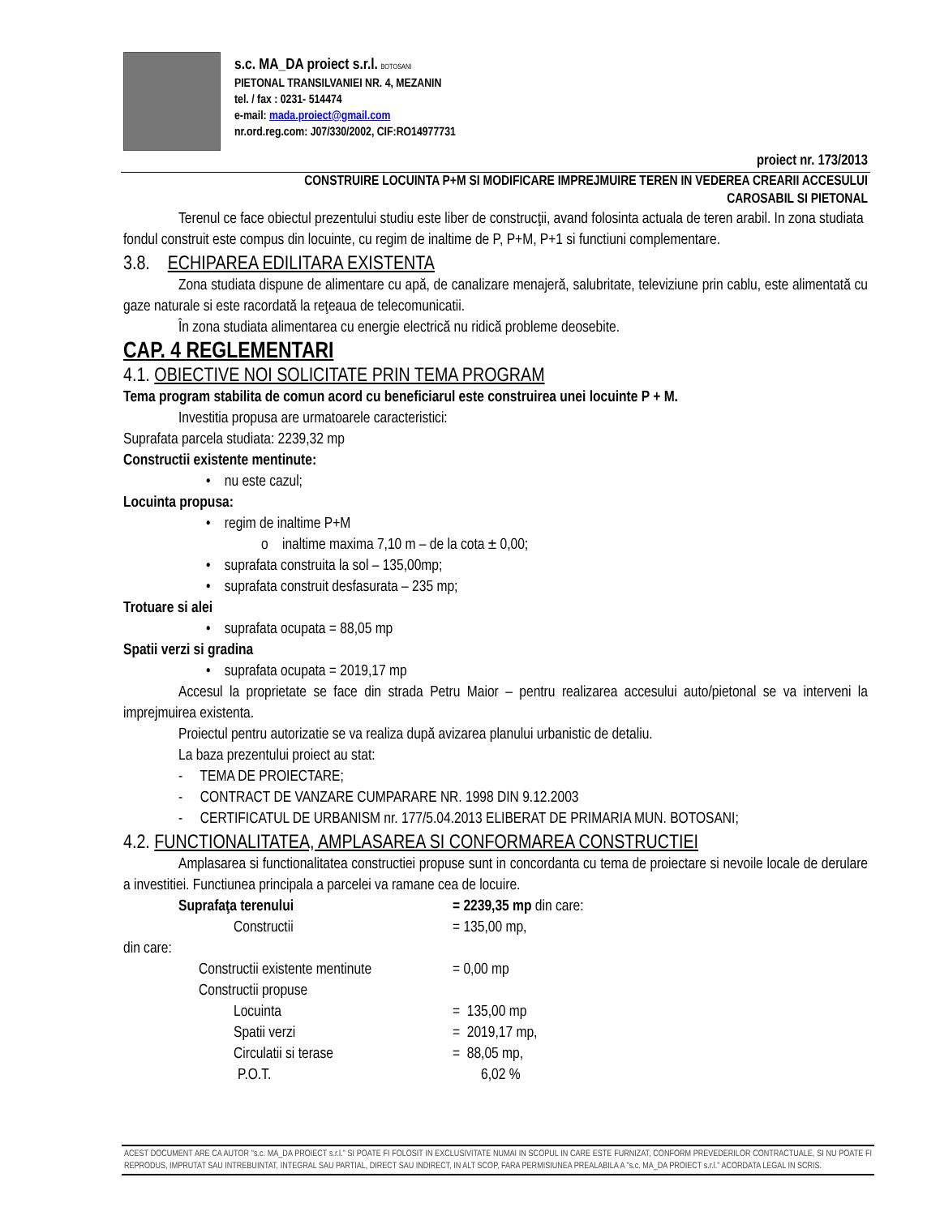s.c. MA_DA proiect s.r.l. BOTOSANI
PIETONAL TRANSILVANIEI NR. 4, MEZANIN
tel. / fax : 0231- 514474
e-mail: mada.proiect@gmail.com
nr.ord.reg.com: J07/330/2002, CIF:RO14977731
proiect nr. 173/2013
CONSTRUIRE LOCUINTA P+M SI MODIFICARE IMPREJMUIRE TEREN IN VEDEREA CREARII ACCESULUI
CAROSABIL SI PIETONAL
Terenul ce face obiectul prezentului studiu este liber de construcţii, avand folosinta actuala de teren arabil. In zona studiata fondul construit este compus din locuinte, cu regim de inaltime de P, P+M, P+1 si functiuni complementare.
3.8. ECHIPAREA EDILITARA EXISTENTA
Zona studiata dispune de alimentare cu apă, de canalizare menajeră, salubritate, televiziune prin cablu, este alimentată cu gaze naturale si este racordată la reţeaua de telecomunicatii.
În zona studiata alimentarea cu energie electrică nu ridică probleme deosebite.
CAP. 4 REGLEMENTARI
4.1. OBIECTIVE NOI SOLICITATE PRIN TEMA PROGRAM
Tema program stabilita de comun acord cu beneficiarul este construirea unei locuinte P + M.
Investitia propusa are urmatoarele caracteristici:
Suprafata parcela studiata: 2239,32 mp
Constructii existente mentinute:
• nu este cazul;
Locuinta propusa:
• regim de inaltime P+M
o inaltime maxima 7,10 m – de la cota ± 0,00;
• suprafata construita la sol – 135,00mp;
• suprafata construit desfasurata – 235 mp;
Trotuare si alei
• suprafata ocupata = 88,05 mp
Spatii verzi si gradina
• suprafata ocupata = 2019,17 mp
Accesul la proprietate se face din strada Petru Maior – pentru realizarea accesului auto/pietonal se va interveni la imprejmuirea existenta.
Proiectul pentru autorizatie se va realiza după avizarea planului urbanistic de detaliu.
La baza prezentului proiect au stat:
- TEMA DE PROIECTARE;
- CONTRACT DE VANZARE CUMPARARE NR. 1998 DIN 9.12.2003
- CERTIFICATUL DE URBANISM nr. 177/5.04.2013 ELIBERAT DE PRIMARIA MUN. BOTOSANI;
4.2. FUNCTIONALITATEA, AMPLASAREA SI CONFORMAREA CONSTRUCTIEI
Amplasarea si functionalitatea constructiei propuse sunt in concordanta cu tema de proiectare si nevoile locale de derulare a investitiei. Functiunea principala a parcelei va ramane cea de locuire.
Suprafaţa terenului = 2239,35 mp din care:
Constructii = 135,00 mp,
din care:
Constructii existente mentinute = 0,00 mp
Constructii propuse
Locuinta = 135,00 mp
Spatii verzi = 2019,17 mp,
Circulatii si terase = 88,05 mp,
P.O.T. 6,02 %
ACEST DOCUMENT ARE CA AUTOR "s.c. MA_DA PROIECT s.r.l." SI POATE FI FOLOSIT IN EXCLUSIVITATE NUMAI IN SCOPUL IN CARE ESTE FURNIZAT, CONFORM PREVEDERILOR CONTRACTUALE, SI NU POATE FI REPRODUS, IMPRUTAT SAU INTREBUINTAT, INTEGRAL SAU PARTIAL, DIRECT SAU INDIRECT, IN ALT SCOP, FARA PERMISIUNEA PREALABILA A "s.c. MA_DA PROIECT s.r.l." ACORDATA LEGAL IN SCRIS.